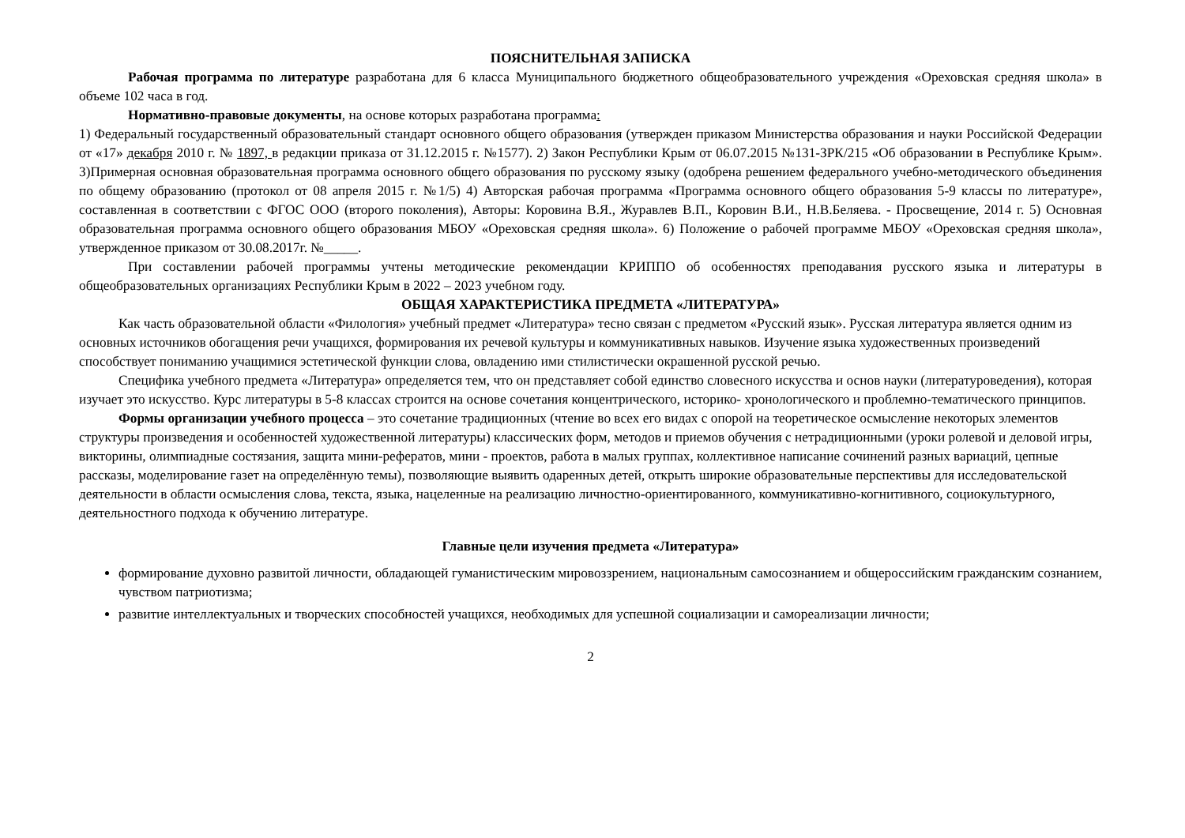ПОЯСНИТЕЛЬНАЯ ЗАПИСКА
Рабочая программа по литературе разработана для 6 класса Муниципального бюджетного общеобразовательного учреждения «Ореховская средняя школа» в объеме 102 часа в год.
Нормативно-правовые документы, на основе которых разработана программа:
1) Федеральный государственный образовательный стандарт основного общего образования (утвержден приказом Министерства образования и науки Российской Федерации от «17» декабря 2010 г. № 1897, в редакции приказа от 31.12.2015 г. №1577). 2) Закон Республики Крым от 06.07.2015 №131-ЗРК/215 «Об образовании в Республике Крым». 3)Примерная основная образовательная программа основного общего образования по русскому языку (одобрена решением федерального учебно-методического объединения по общему образованию (протокол от 08 апреля 2015 г. №1/5) 4) Авторская рабочая программа «Программа основного общего образования 5-9 классы по литературе», составленная в соответствии с ФГОС ООО (второго поколения), Авторы: Коровина В.Я., Журавлев В.П., Коровин В.И., Н.В.Беляева. - Просвещение, 2014 г. 5) Основная образовательная программа основного общего образования МБОУ «Ореховская средняя школа». 6) Положение о рабочей программе МБОУ «Ореховская средняя школа», утвержденное приказом от 30.08.2017г. №_____.
При составлении рабочей программы учтены методические рекомендации КРИППО об особенностях преподавания русского языка и литературы в общеобразовательных организациях Республики Крым в 2022 – 2023 учебном году.
ОБЩАЯ ХАРАКТЕРИСТИКА ПРЕДМЕТА «ЛИТЕРАТУРА»
Как часть образовательной области «Филология» учебный предмет «Литература» тесно связан с предметом «Русский язык». Русская литература является одним из основных источников обогащения речи учащихся, формирования их речевой культуры и коммуникативных навыков. Изучение языка художественных произведений способствует пониманию учащимися эстетической функции слова, овладению ими стилистически окрашенной русской речью.
Специфика учебного предмета «Литература» определяется тем, что он представляет собой единство словесного искусства и основ науки (литературоведения), которая изучает это искусство. Курс литературы в 5-8 классах строится на основе сочетания концентрического, историко- хронологического и проблемно-тематического принципов.
Формы организации учебного процесса – это сочетание традиционных (чтение во всех его видах с опорой на теоретическое осмысление некоторых элементов структуры произведения и особенностей художественной литературы) классических форм, методов и приемов обучения с нетрадиционными (уроки ролевой и деловой игры, викторины, олимпиадные состязания, защита мини-рефератов, мини - проектов, работа в малых группах, коллективное написание сочинений разных вариаций, цепные рассказы, моделирование газет на определённую темы), позволяющие выявить одаренных детей, открыть широкие образовательные перспективы для исследовательской деятельности в области осмысления слова, текста, языка, нацеленные на реализацию личностно-ориентированного, коммуникативно-когнитивного, социокультурного, деятельностного подхода к обучению литературе.
Главные цели изучения предмета «Литература»
формирование духовно развитой личности, обладающей гуманистическим мировоззрением, национальным самосознанием и общероссийским гражданским сознанием, чувством патриотизма;
развитие интеллектуальных и творческих способностей учащихся, необходимых для успешной социализации и самореализации личности;
2